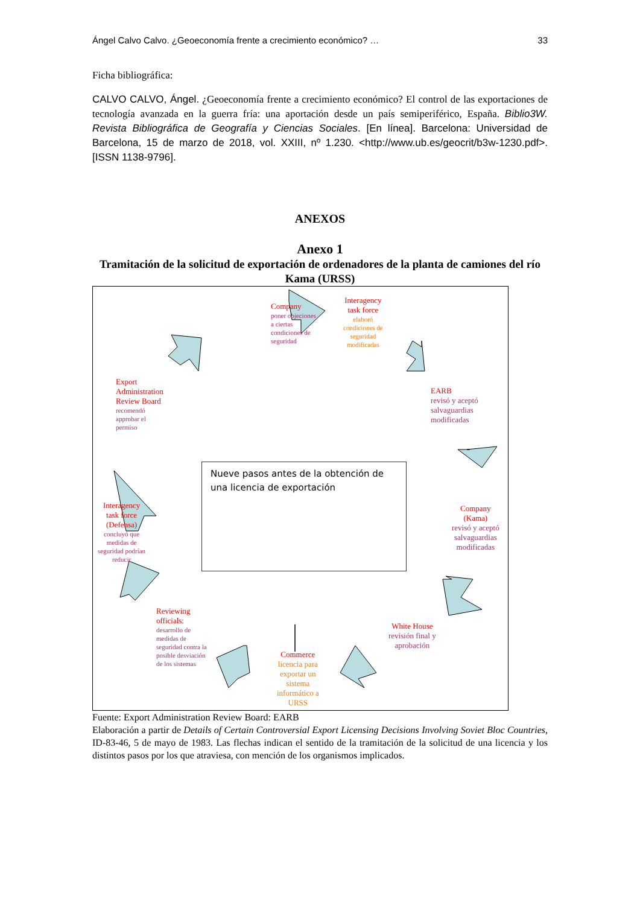Ángel Calvo Calvo. ¿Geoeconomía frente a crecimiento económico? … 33
Ficha bibliográfica:
CALVO CALVO, Ángel. ¿Geoeconomía frente a crecimiento económico? El control de las exportaciones de tecnología avanzada en la guerra fría: una aportación desde un país semiperiférico, España. Biblio3W. Revista Bibliográfica de Geografía y Ciencias Sociales. [En línea]. Barcelona: Universidad de Barcelona, 15 de marzo de 2018, vol. XXIII, nº 1.230. <http://www.ub.es/geocrit/b3w-1230.pdf>. [ISSN 1138-9796].
ANEXOS
Anexo 1
Tramitación de la solicitud de exportación de ordenadores de la planta de camiones del río Kama (URSS)
Company
poner objeciones
a ciertas
condiciones de
seguridad
Interagency
task force
elaboró
condiciones de
seguridad
modificadas
EARB
revisó y aceptó
salvaguardias
modificadas
Company
(Kama)
revisó y aceptó
salvaguardias
modificadas
White House
revisión final y
aprobación
Commerce
licencia para
exportar un
sistema
informático a
URSS
Reviewing
officials:
desarrollo de
medidas de
seguridad contra la
posible desviación
de los sistemas
Interagency
task force
(Defensa)
concluyó que
medidas de
seguridad podrían
reducir
Export
Administration
Review Board
recomendó
approbar el
permiso
Nueve pasos antes de la obtención de una licencia de exportación
Fuente: Export Administration Review Board: EARB
Elaboración a partir de Details of Certain Controversial Export Licensing Decisions Involving Soviet Bloc Countries, ID-83-46, 5 de mayo de 1983. Las flechas indican el sentido de la tramitación de la solicitud de una licencia y los distintos pasos por los que atraviesa, con mención de los organismos implicados.